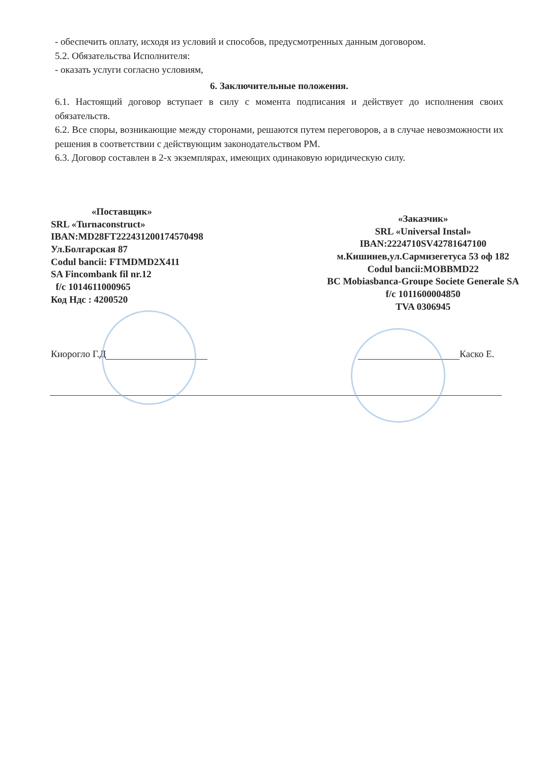- обеспечить оплату, исходя из условий и способов, предусмотренных данным договором.
5.2. Обязательства Исполнителя:
- оказать услуги согласно условиям,
6. Заключительные положения.
6.1. Настоящий договор вступает в силу с момента подписания и действует до исполнения своих обязательств.
6.2. Все споры, возникающие между сторонами, решаются путем переговоров, а в случае невозможности их решения в соответствии с действующим законодательством РМ.
6.3. Договор составлен в 2-х экземплярах, имеющих одинаковую юридическую силу.
«Поставщик»
SRL «Turnaconstruct»
IBAN:MD28FT222431200174570498
Ул.Болгарская 87
Codul bancii: FTMDMD2X411
SA Fincombank fil nr.12
f/c 1014611000965
Код Ндс : 4200520
«Заказчик»
SRL «Universal Instal»
IBAN:2224710SV42781647100
м.Кишинев,ул.Сармизегетуса 53 оф 182
Codul bancii:MOBBMD22
BC Mobiasbanca-Groupe Societe Generale SA
f/c 1011600004850
TVA 0306945
Киорогло Г.Д Каско Е.